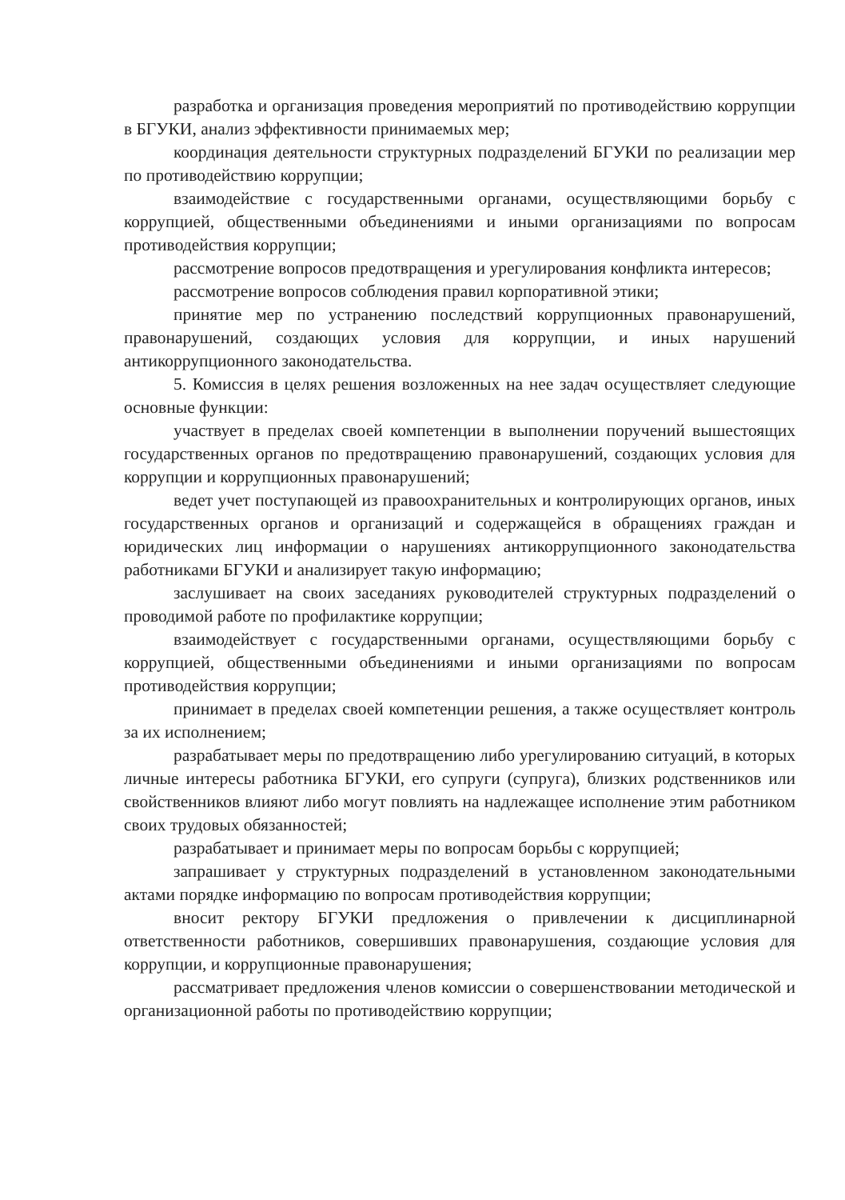разработка и организация проведения мероприятий по противодействию коррупции в БГУКИ, анализ эффективности принимаемых мер;
координация деятельности структурных подразделений БГУКИ по реализации мер по противодействию коррупции;
взаимодействие с государственными органами, осуществляющими борьбу с коррупцией, общественными объединениями и иными организациями по вопросам противодействия коррупции;
рассмотрение вопросов предотвращения и урегулирования конфликта интересов;
рассмотрение вопросов соблюдения правил корпоративной этики;
принятие мер по устранению последствий коррупционных правонарушений, правонарушений, создающих условия для коррупции, и иных нарушений антикоррупционного законодательства.
5. Комиссия в целях решения возложенных на нее задач осуществляет следующие основные функции:
участвует в пределах своей компетенции в выполнении поручений вышестоящих государственных органов по предотвращению правонарушений, создающих условия для коррупции и коррупционных правонарушений;
ведет учет поступающей из правоохранительных и контролирующих органов, иных государственных органов и организаций и содержащейся в обращениях граждан и юридических лиц информации о нарушениях антикоррупционного законодательства работниками БГУКИ и анализирует такую информацию;
заслушивает на своих заседаниях руководителей структурных подразделений о проводимой работе по профилактике коррупции;
взаимодействует с государственными органами, осуществляющими борьбу с коррупцией, общественными объединениями и иными организациями по вопросам противодействия коррупции;
принимает в пределах своей компетенции решения, а также осуществляет контроль за их исполнением;
разрабатывает меры по предотвращению либо урегулированию ситуаций, в которых личные интересы работника БГУКИ, его супруги (супруга), близких родственников или свойственников влияют либо могут повлиять на надлежащее исполнение этим работником своих трудовых обязанностей;
разрабатывает и принимает меры по вопросам борьбы с коррупцией;
запрашивает у структурных подразделений в установленном законодательными актами порядке информацию по вопросам противодействия коррупции;
вносит ректору БГУКИ предложения о привлечении к дисциплинарной ответственности работников, совершивших правонарушения, создающие условия для коррупции, и коррупционные правонарушения;
рассматривает предложения членов комиссии о совершенствовании методической и организационной работы по противодействию коррупции;